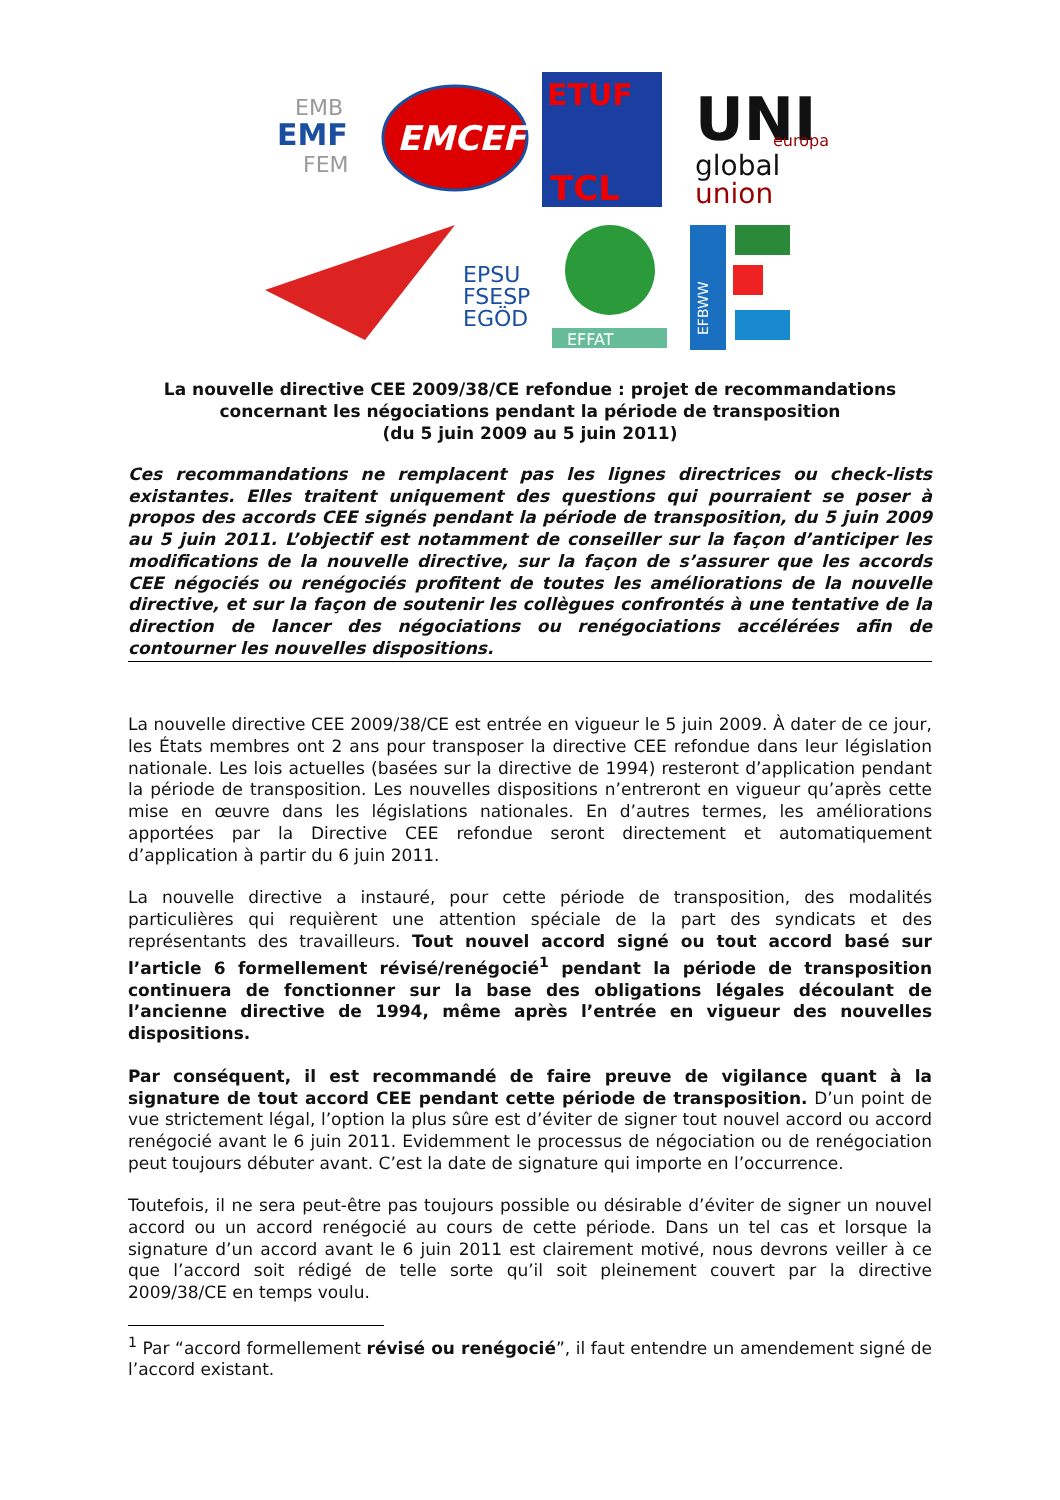EMB
EMF
FEM
EMCEF
ETUF
TCL
UNI
europa
global
union
EPSU
FSESP
EGÖD
EFFAT
EFBWW
La nouvelle directive CEE 2009/38/CE refondue : projet de recommandations concernant les négociations pendant la période de transposition
(du 5 juin 2009 au 5 juin 2011)
Ces recommandations ne remplacent pas les lignes directrices ou check-lists existantes. Elles traitent uniquement des questions qui pourraient se poser à propos des accords CEE signés pendant la période de transposition, du 5 juin 2009 au 5 juin 2011. L’objectif est notamment de conseiller sur la façon d’anticiper les modifications de la nouvelle directive, sur la façon de s’assurer que les accords CEE négociés ou renégociés profitent de toutes les améliorations de la nouvelle directive, et sur la façon de soutenir les collègues confrontés à une tentative de la direction de lancer des négociations ou renégociations accélérées afin de contourner les nouvelles dispositions.
La nouvelle directive CEE 2009/38/CE est entrée en vigueur le 5 juin 2009. À dater de ce jour, les États membres ont 2 ans pour transposer la directive CEE refondue dans leur législation nationale. Les lois actuelles (basées sur la directive de 1994) resteront d’application pendant la période de transposition. Les nouvelles dispositions n’entreront en vigueur qu’après cette mise en œuvre dans les législations nationales. En d’autres termes, les améliorations apportées par la Directive CEE refondue seront directement et automatiquement d’application à partir du 6 juin 2011.
La nouvelle directive a instauré, pour cette période de transposition, des modalités particulières qui requièrent une attention spéciale de la part des syndicats et des représentants des travailleurs. Tout nouvel accord signé ou tout accord basé sur l’article 6 formellement révisé/renégocié<sup>1</sup> pendant la période de transposition continuera de fonctionner sur la base des obligations légales découlant de l’ancienne directive de 1994, même après l’entrée en vigueur des nouvelles dispositions.
Par conséquent, il est recommandé de faire preuve de vigilance quant à la signature de tout accord CEE pendant cette période de transposition. D’un point de vue strictement légal, l’option la plus sûre est d’éviter de signer tout nouvel accord ou accord renégocié avant le 6 juin 2011. Evidemment le processus de négociation ou de renégociation peut toujours débuter avant. C’est la date de signature qui importe en l’occurrence.
Toutefois, il ne sera peut-être pas toujours possible ou désirable d’éviter de signer un nouvel accord ou un accord renégocié au cours de cette période. Dans un tel cas et lorsque la signature d’un accord avant le 6 juin 2011 est clairement motivé, nous devrons veiller à ce que l’accord soit rédigé de telle sorte qu’il soit pleinement couvert par la directive 2009/38/CE en temps voulu.
<sup>1</sup> Par “accord formellement révisé ou renégocié”, il faut entendre un amendement signé de l’accord existant.